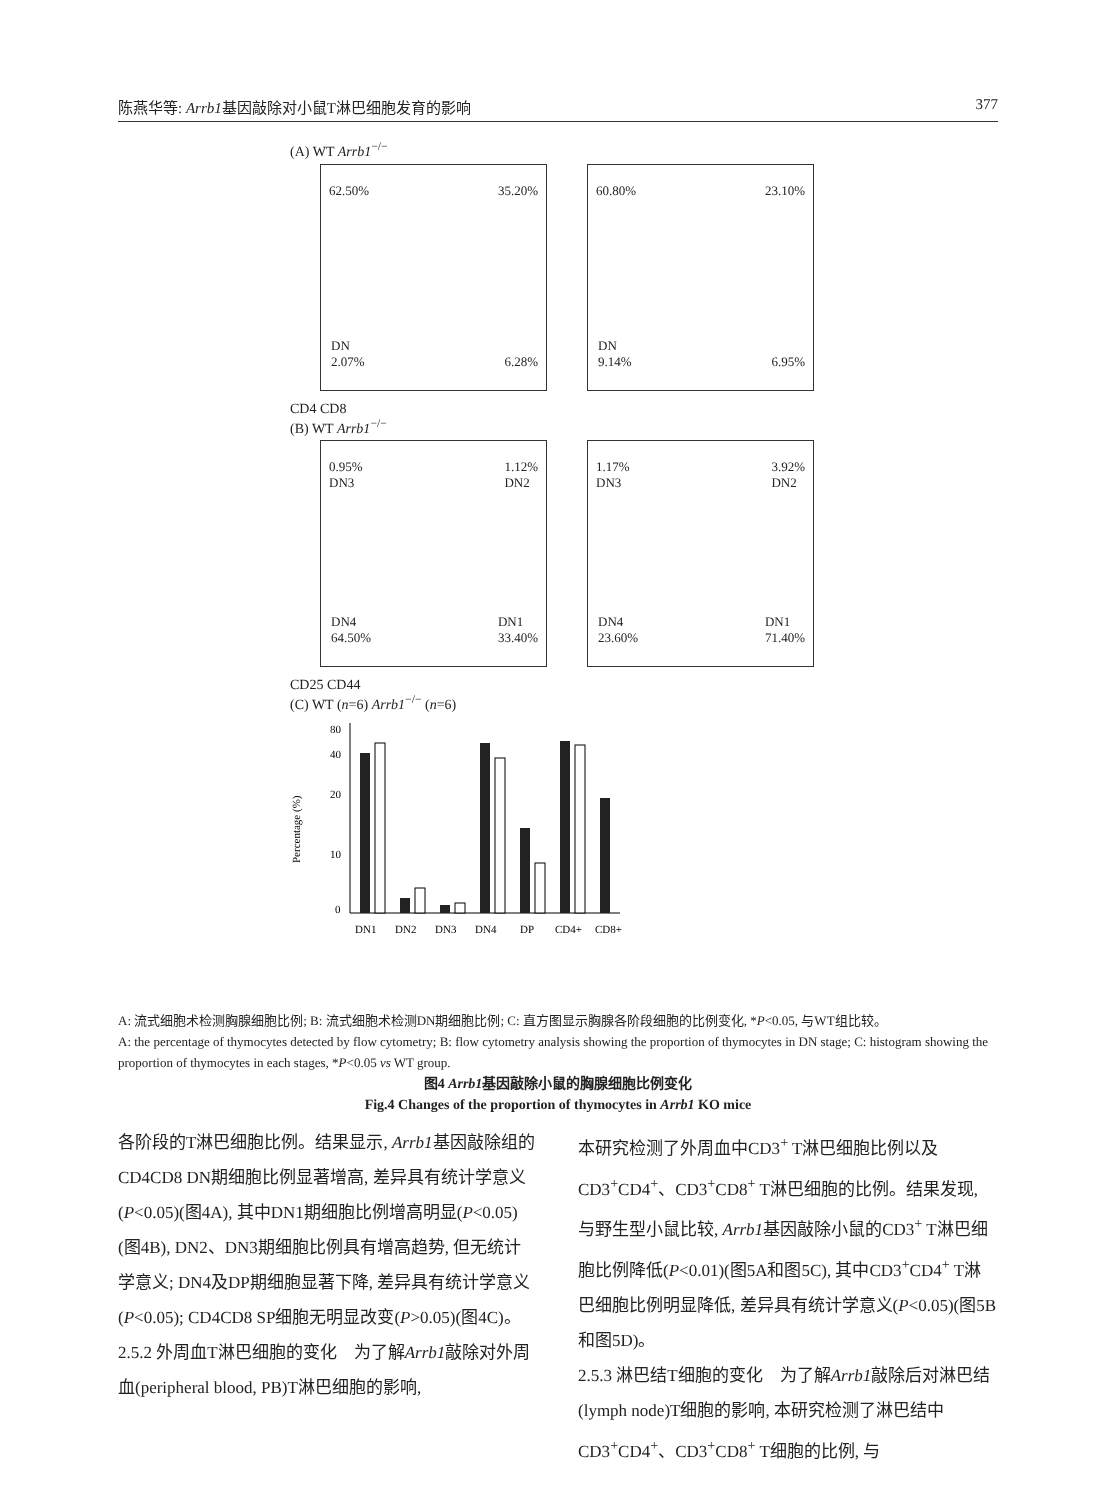陈燕华等: Arrb1基因敲除对小鼠T淋巴细胞发育的影响 377
(A) WT Arrb1<sup>−/−</sup>
62.50% 35.20%
DN
2.07% 6.28%
60.80% 23.10%
DN
9.14% 6.95%
CD4 CD8
(B) WT Arrb1<sup>−/−</sup>
0.95%
DN3 1.12%
DN2
DN4
64.50% DN1
33.40%
1.17%
DN3 3.92%
DN2
DN4
23.60% DN1
71.40%
CD25 CD44
(C) WT (n=6) Arrb1<sup>−/−</sup> (n=6)
80
40
20
10
0
Percentage (%)
DN1
DN2
DN3
DN4
DP
CD4+
CD8+
A: 流式细胞术检测胸腺细胞比例; B: 流式细胞术检测DN期细胞比例; C: 直方图显示胸腺各阶段细胞的比例变化, *P<0.05, 与WT组比较。
A: the percentage of thymocytes detected by flow cytometry; B: flow cytometry analysis showing the proportion of thymocytes in DN stage; C: histogram showing the proportion of thymocytes in each stages, *P<0.05 vs WT group.
图4 Arrb1基因敲除小鼠的胸腺细胞比例变化
Fig.4 Changes of the proportion of thymocytes in Arrb1 KO mice
各阶段的T淋巴细胞比例。结果显示, Arrb1基因敲除组的CD4CD8 DN期细胞比例显著增高, 差异具有统计学意义(P<0.05)(图4A), 其中DN1期细胞比例增高明显(P<0.05)(图4B), DN2、DN3期细胞比例具有增高趋势, 但无统计学意义; DN4及DP期细胞显著下降, 差异具有统计学意义(P<0.05); CD4CD8 SP细胞无明显改变(P>0.05)(图4C)。
2.5.2 外周血T淋巴细胞的变化　为了解Arrb1敲除对外周血(peripheral blood, PB)T淋巴细胞的影响,
本研究检测了外周血中CD3<sup>+</sup> T淋巴细胞比例以及CD3<sup>+</sup>CD4<sup>+</sup>、CD3<sup>+</sup>CD8<sup>+</sup> T淋巴细胞的比例。结果发现, 与野生型小鼠比较, Arrb1基因敲除小鼠的CD3<sup>+</sup> T淋巴细胞比例降低(P<0.01)(图5A和图5C), 其中CD3<sup>+</sup>CD4<sup>+</sup> T淋巴细胞比例明显降低, 差异具有统计学意义(P<0.05)(图5B和图5D)。
2.5.3 淋巴结T细胞的变化　为了解Arrb1敲除后对淋巴结(lymph node)T细胞的影响, 本研究检测了淋巴结中CD3<sup>+</sup>CD4<sup>+</sup>、CD3<sup>+</sup>CD8<sup>+</sup> T细胞的比例, 与